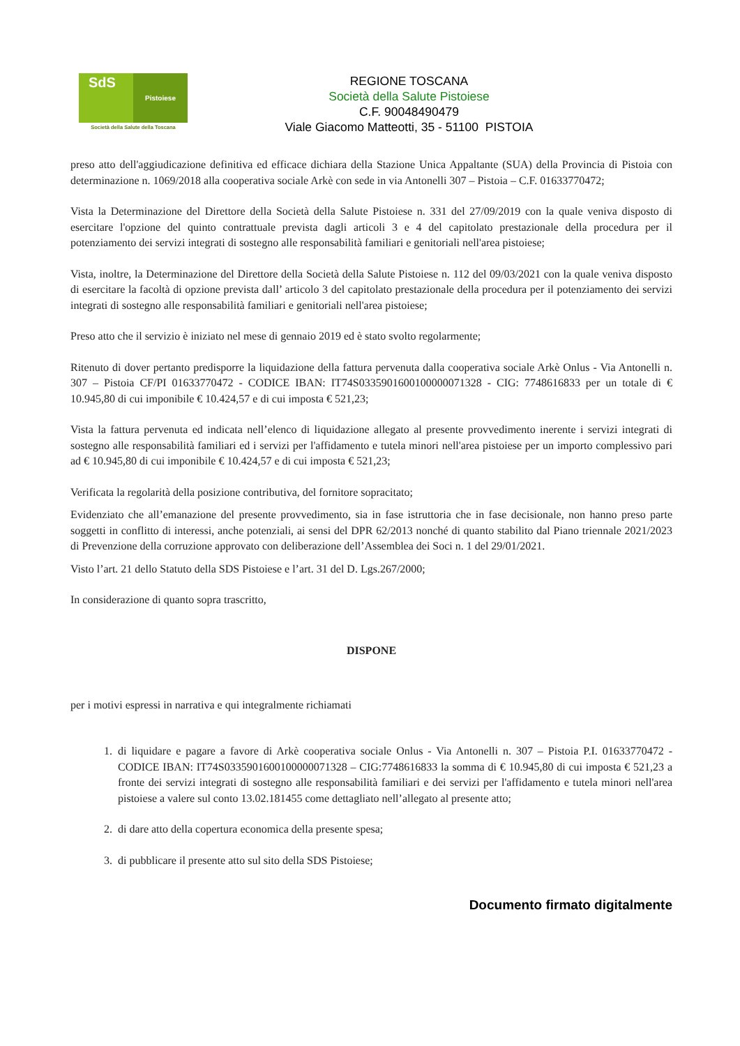SdS
Pistoiese
Società della Salute della Toscana
REGIONE TOSCANA
Società della Salute Pistoiese
C.F. 90048490479
Viale Giacomo Matteotti, 35 - 51100 PISTOIA
preso atto dell'aggiudicazione definitiva ed efficace dichiara della Stazione Unica Appaltante (SUA) della Provincia di Pistoia con determinazione n. 1069/2018 alla cooperativa sociale Arkè con sede in via Antonelli 307 – Pistoia – C.F. 01633770472;
Vista la Determinazione del Direttore della Società della Salute Pistoiese n. 331 del 27/09/2019 con la quale veniva disposto di esercitare l'opzione del quinto contrattuale prevista dagli articoli 3 e 4 del capitolato prestazionale della procedura per il potenziamento dei servizi integrati di sostegno alle responsabilità familiari e genitoriali nell'area pistoiese;
Vista, inoltre, la Determinazione del Direttore della Società della Salute Pistoiese n. 112 del 09/03/2021 con la quale veniva disposto di esercitare la facoltà di opzione prevista dall’ articolo 3 del capitolato prestazionale della procedura per il potenziamento dei servizi integrati di sostegno alle responsabilità familiari e genitoriali nell'area pistoiese;
Preso atto che il servizio è iniziato nel mese di gennaio 2019 ed è stato svolto regolarmente;
Ritenuto di dover pertanto predisporre la liquidazione della fattura pervenuta dalla cooperativa sociale Arkè Onlus - Via Antonelli n. 307 – Pistoia CF/PI 01633770472 - CODICE IBAN: IT74S0335901600100000071328 - CIG: 7748616833 per un totale di € 10.945,80 di cui imponibile € 10.424,57 e di cui imposta € 521,23;
Vista la fattura pervenuta ed indicata nell’elenco di liquidazione allegato al presente provvedimento inerente i servizi integrati di sostegno alle responsabilità familiari ed i servizi per l'affidamento e tutela minori nell'area pistoiese per un importo complessivo pari ad € 10.945,80 di cui imponibile € 10.424,57 e di cui imposta € 521,23;
Verificata la regolarità della posizione contributiva, del fornitore sopracitato;
Evidenziato che all’emanazione del presente provvedimento, sia in fase istruttoria che in fase decisionale, non hanno preso parte soggetti in conflitto di interessi, anche potenziali, ai sensi del DPR 62/2013 nonché di quanto stabilito dal Piano triennale 2021/2023 di Prevenzione della corruzione approvato con deliberazione dell’Assemblea dei Soci n. 1 del 29/01/2021.
Visto l’art. 21 dello Statuto della SDS Pistoiese e l’art. 31 del D. Lgs.267/2000;
In considerazione di quanto sopra trascritto,
DISPONE
per i motivi espressi in narrativa e qui integralmente richiamati
1. di liquidare e pagare a favore di Arkè cooperativa sociale Onlus - Via Antonelli n. 307 – Pistoia P.I. 01633770472 - CODICE IBAN: IT74S0335901600100000071328 – CIG:7748616833 la somma di € 10.945,80 di cui imposta € 521,23 a fronte dei servizi integrati di sostegno alle responsabilità familiari e dei servizi per l'affidamento e tutela minori nell'area pistoiese a valere sul conto 13.02.181455 come dettagliato nell’allegato al presente atto;
2. di dare atto della copertura economica della presente spesa;
3. di pubblicare il presente atto sul sito della SDS Pistoiese;
Documento firmato digitalmente